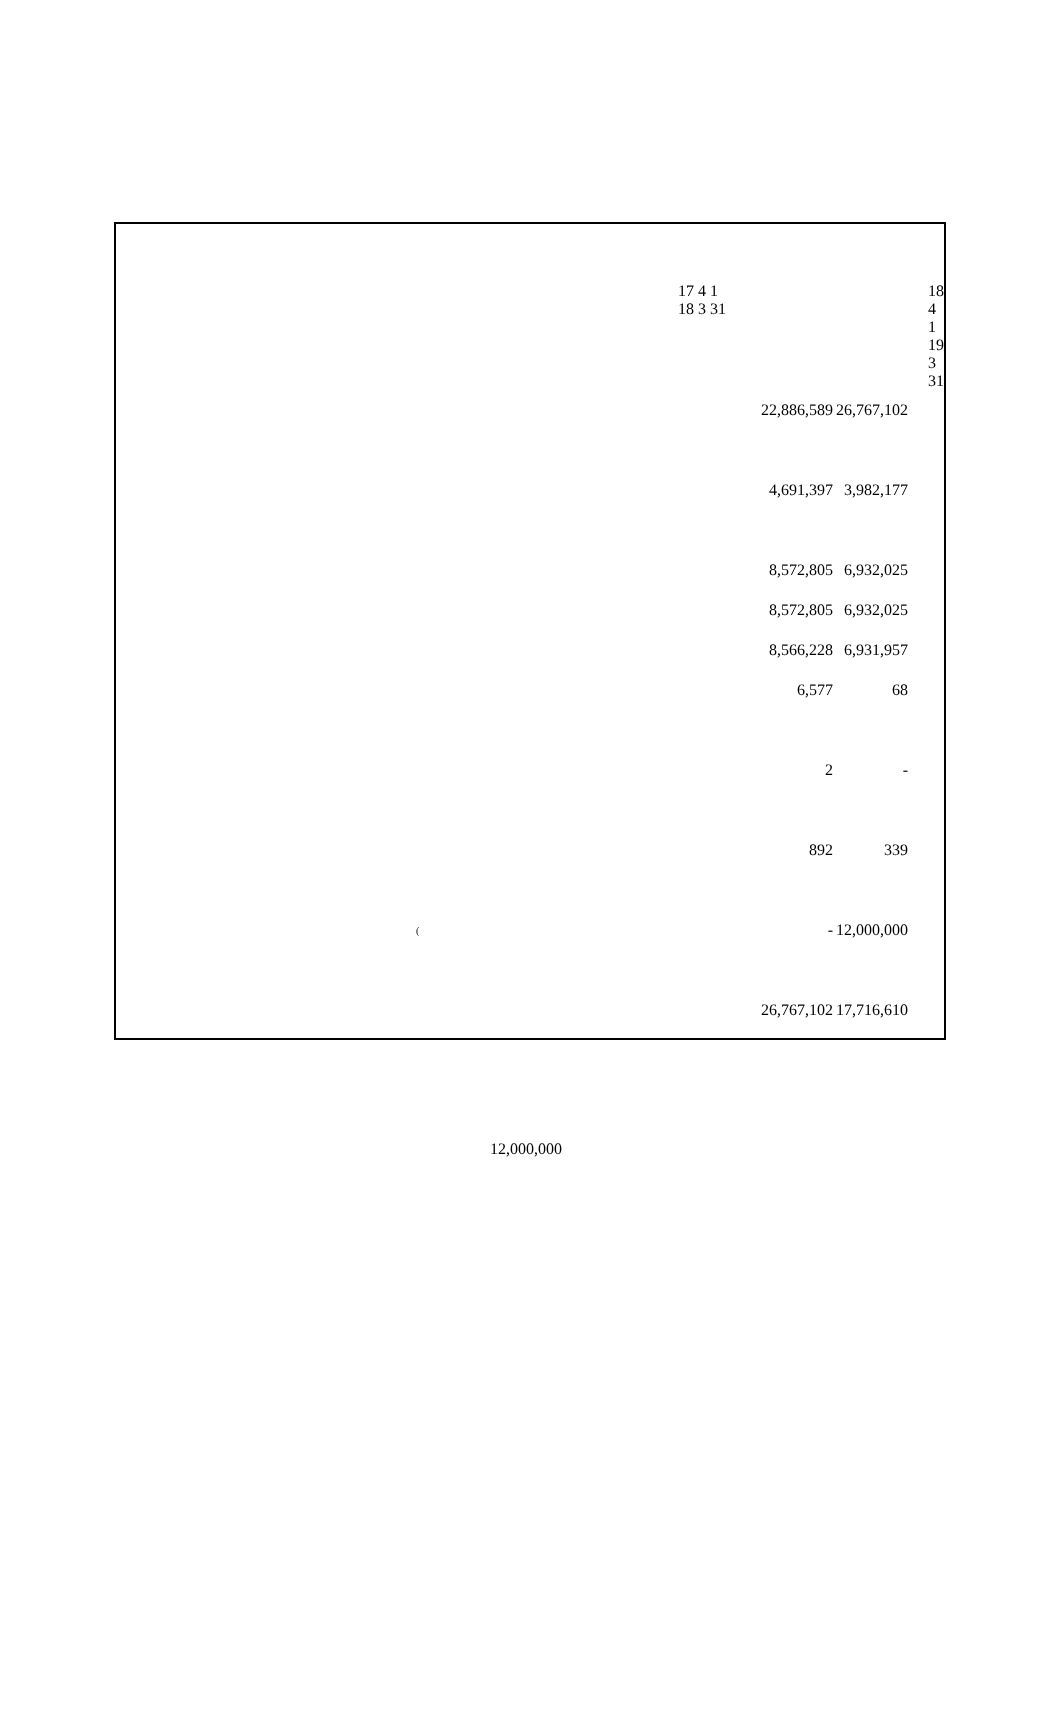| | 17 4 1 18 3 31 | 18 4 1 19 3 31 |
| | 22,886,589 | 26,767,102 |
| | 4,691,397 | 3,982,177 |
| | 8,572,805 | 6,932,025 |
| | 8,572,805 | 6,932,025 |
| | 8,566,228 | 6,931,957 |
| | 6,577 | 68 |
| | 2 | - |
| | 892 | 339 |
| ( | - | 12,000,000 |
| | 26,767,102 | 17,716,610 |
12,000,000